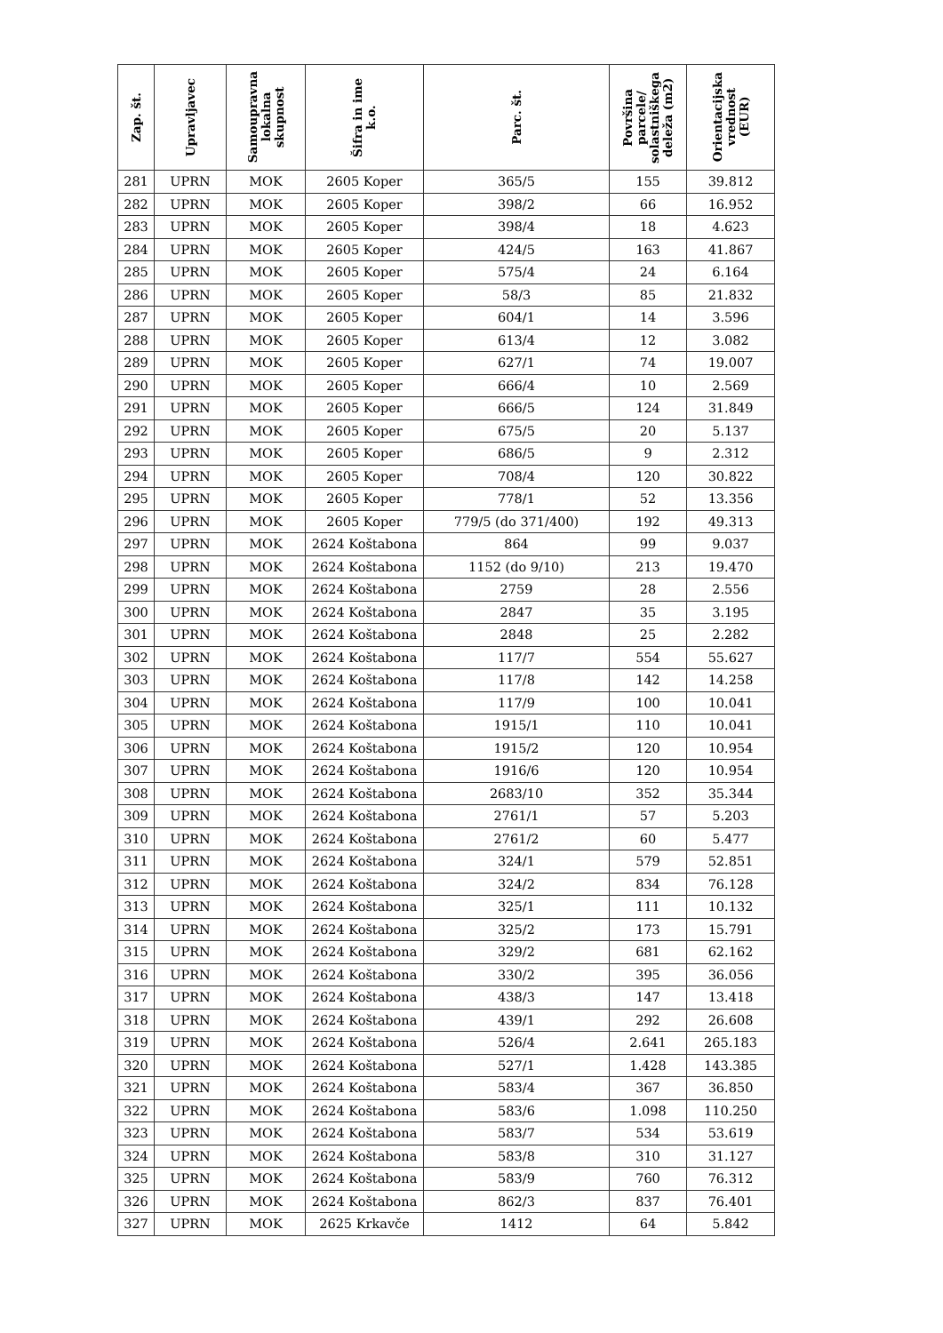| Zap. št. | Upravljavec | Samoupravna lokalna skupnost | Šifra in ime k.o. | Parc. št. | Površina parcele/ solastniškega deleža (m2) | Orientacijska vrednost (EUR) |
| --- | --- | --- | --- | --- | --- | --- |
| 281 | UPRN | MOK | 2605 Koper | 365/5 | 155 | 39.812 |
| 282 | UPRN | MOK | 2605 Koper | 398/2 | 66 | 16.952 |
| 283 | UPRN | MOK | 2605 Koper | 398/4 | 18 | 4.623 |
| 284 | UPRN | MOK | 2605 Koper | 424/5 | 163 | 41.867 |
| 285 | UPRN | MOK | 2605 Koper | 575/4 | 24 | 6.164 |
| 286 | UPRN | MOK | 2605 Koper | 58/3 | 85 | 21.832 |
| 287 | UPRN | MOK | 2605 Koper | 604/1 | 14 | 3.596 |
| 288 | UPRN | MOK | 2605 Koper | 613/4 | 12 | 3.082 |
| 289 | UPRN | MOK | 2605 Koper | 627/1 | 74 | 19.007 |
| 290 | UPRN | MOK | 2605 Koper | 666/4 | 10 | 2.569 |
| 291 | UPRN | MOK | 2605 Koper | 666/5 | 124 | 31.849 |
| 292 | UPRN | MOK | 2605 Koper | 675/5 | 20 | 5.137 |
| 293 | UPRN | MOK | 2605 Koper | 686/5 | 9 | 2.312 |
| 294 | UPRN | MOK | 2605 Koper | 708/4 | 120 | 30.822 |
| 295 | UPRN | MOK | 2605 Koper | 778/1 | 52 | 13.356 |
| 296 | UPRN | MOK | 2605 Koper | 779/5 (do 371/400) | 192 | 49.313 |
| 297 | UPRN | MOK | 2624 Koštabona | 864 | 99 | 9.037 |
| 298 | UPRN | MOK | 2624 Koštabona | 1152 (do 9/10) | 213 | 19.470 |
| 299 | UPRN | MOK | 2624 Koštabona | 2759 | 28 | 2.556 |
| 300 | UPRN | MOK | 2624 Koštabona | 2847 | 35 | 3.195 |
| 301 | UPRN | MOK | 2624 Koštabona | 2848 | 25 | 2.282 |
| 302 | UPRN | MOK | 2624 Koštabona | 117/7 | 554 | 55.627 |
| 303 | UPRN | MOK | 2624 Koštabona | 117/8 | 142 | 14.258 |
| 304 | UPRN | MOK | 2624 Koštabona | 117/9 | 100 | 10.041 |
| 305 | UPRN | MOK | 2624 Koštabona | 1915/1 | 110 | 10.041 |
| 306 | UPRN | MOK | 2624 Koštabona | 1915/2 | 120 | 10.954 |
| 307 | UPRN | MOK | 2624 Koštabona | 1916/6 | 120 | 10.954 |
| 308 | UPRN | MOK | 2624 Koštabona | 2683/10 | 352 | 35.344 |
| 309 | UPRN | MOK | 2624 Koštabona | 2761/1 | 57 | 5.203 |
| 310 | UPRN | MOK | 2624 Koštabona | 2761/2 | 60 | 5.477 |
| 311 | UPRN | MOK | 2624 Koštabona | 324/1 | 579 | 52.851 |
| 312 | UPRN | MOK | 2624 Koštabona | 324/2 | 834 | 76.128 |
| 313 | UPRN | MOK | 2624 Koštabona | 325/1 | 111 | 10.132 |
| 314 | UPRN | MOK | 2624 Koštabona | 325/2 | 173 | 15.791 |
| 315 | UPRN | MOK | 2624 Koštabona | 329/2 | 681 | 62.162 |
| 316 | UPRN | MOK | 2624 Koštabona | 330/2 | 395 | 36.056 |
| 317 | UPRN | MOK | 2624 Koštabona | 438/3 | 147 | 13.418 |
| 318 | UPRN | MOK | 2624 Koštabona | 439/1 | 292 | 26.608 |
| 319 | UPRN | MOK | 2624 Koštabona | 526/4 | 2.641 | 265.183 |
| 320 | UPRN | MOK | 2624 Koštabona | 527/1 | 1.428 | 143.385 |
| 321 | UPRN | MOK | 2624 Koštabona | 583/4 | 367 | 36.850 |
| 322 | UPRN | MOK | 2624 Koštabona | 583/6 | 1.098 | 110.250 |
| 323 | UPRN | MOK | 2624 Koštabona | 583/7 | 534 | 53.619 |
| 324 | UPRN | MOK | 2624 Koštabona | 583/8 | 310 | 31.127 |
| 325 | UPRN | MOK | 2624 Koštabona | 583/9 | 760 | 76.312 |
| 326 | UPRN | MOK | 2624 Koštabona | 862/3 | 837 | 76.401 |
| 327 | UPRN | MOK | 2625 Krkavče | 1412 | 64 | 5.842 |